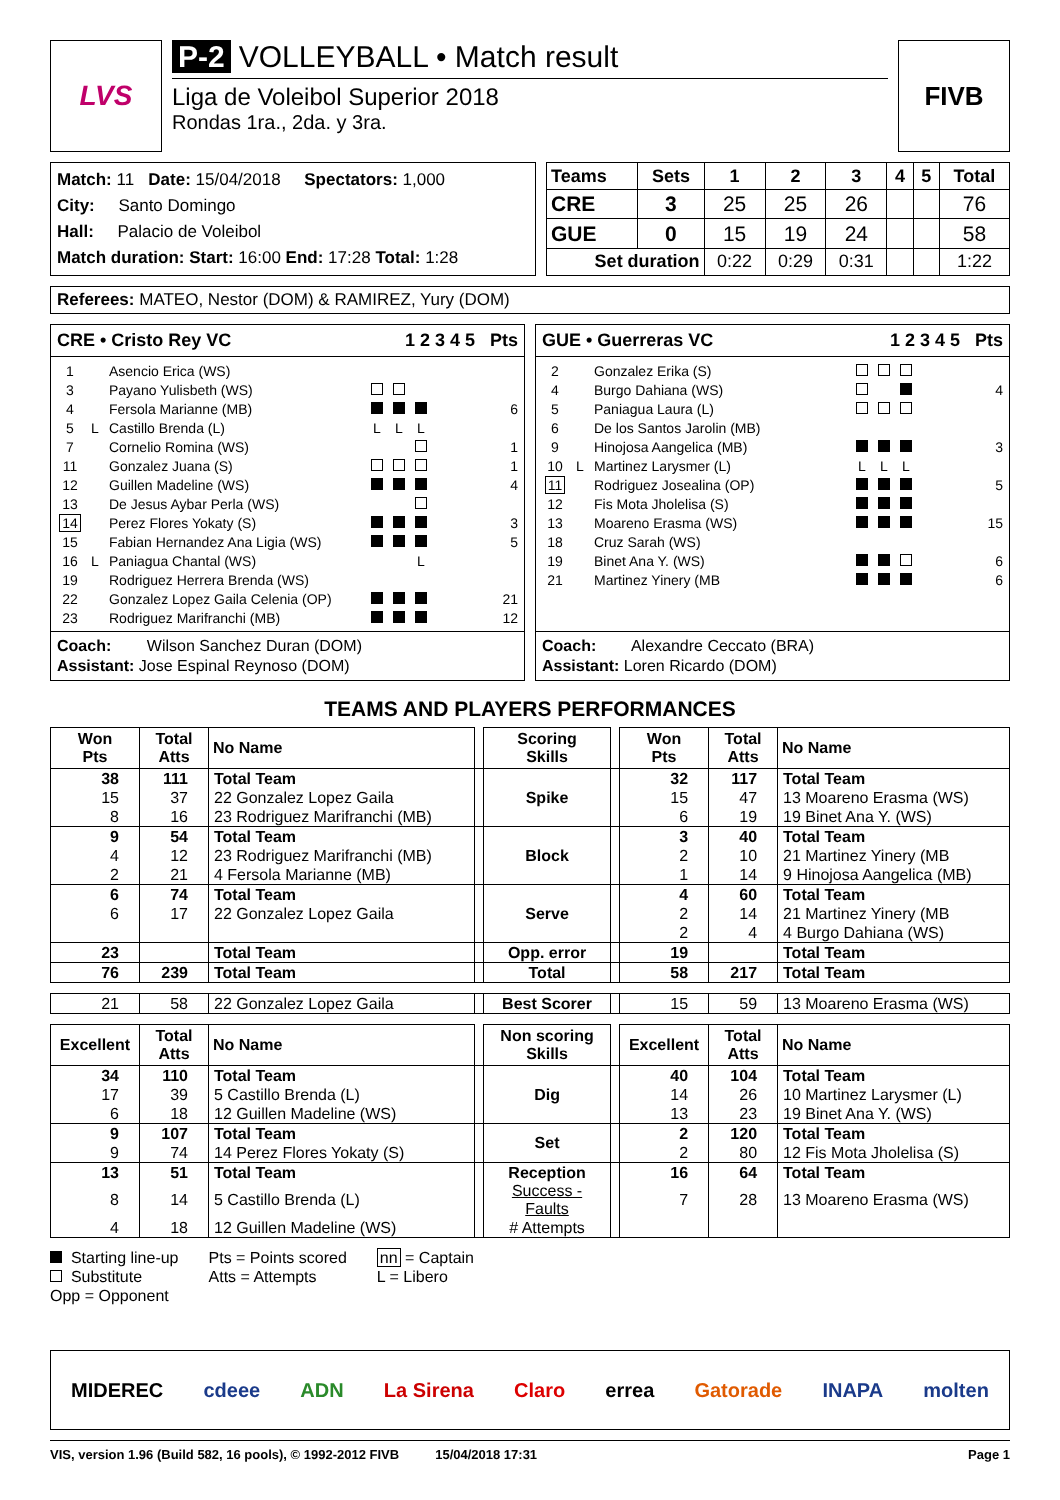LVS
P-2 VOLLEYBALL • Match result
Liga de Voleibol Superior 2018
Rondas 1ra., 2da. y 3ra.
FIVB
Match: 11 Date: 15/04/2018 Spectators: 1,000
City: Santo Domingo
Hall: Palacio de Voleibol
Match duration: Start: 16:00 End: 17:28 Total: 1:28
| Teams | Sets | 1 | 2 | 3 | 4 | 5 | Total |
| CRE | 3 | 25 | 25 | 26 | | | 76 |
| GUE | 0 | 15 | 19 | 24 | | | 58 |
| Set duration | | 0:22 | 0:29 | 0:31 | | | 1:22 |
Referees: MATEO, Nestor (DOM) & RAMIREZ, Yury (DOM)
CRE • Cristo Rey VC 1 2 3 4 5 Pts
| 1 | | Asencio Erica (WS) | | | | | | |
| 3 | | Payano Yulisbeth (WS) | | | | | | |
| 4 | | Fersola Marianne (MB) | | | | | | 6 |
| 5 | L | Castillo Brenda (L) | L | L | L | | | |
| 7 | | Cornelio Romina (WS) | | | | | | 1 |
| 11 | | Gonzalez Juana (S) | | | | | | 1 |
| 12 | | Guillen Madeline (WS) | | | | | | 4 |
| 13 | | De Jesus Aybar Perla (WS) | | | | | | |
| 14 | | Perez Flores Yokaty (S) | | | | | | 3 |
| 15 | | Fabian Hernandez Ana Ligia (WS) | | | | | | 5 |
| 16 | L | Paniagua Chantal (WS) | | | L | | | |
| 19 | | Rodriguez Herrera Brenda (WS) | | | | | | |
| 22 | | Gonzalez Lopez Gaila Celenia (OP) | | | | | | 21 |
| 23 | | Rodriguez Marifranchi (MB) | | | | | | 12 |
Coach: Wilson Sanchez Duran (DOM)
Assistant: Jose Espinal Reynoso (DOM)
GUE • Guerreras VC 1 2 3 4 5 Pts
| 2 | | Gonzalez Erika (S) | | | | | | |
| 4 | | Burgo Dahiana (WS) | | | | | | 4 |
| 5 | | Paniagua Laura (L) | | | | | | |
| 6 | | De los Santos Jarolin (MB) | | | | | | |
| 9 | | Hinojosa Aangelica (MB) | | | | | | 3 |
| 10 | L | Martinez Larysmer (L) | L | L | L | | | |
| 11 | | Rodriguez Josealina (OP) | | | | | | 5 |
| 12 | | Fis Mota Jholelisa (S) | | | | | | |
| 13 | | Moareno Erasma (WS) | | | | | | 15 |
| 18 | | Cruz Sarah (WS) | | | | | | |
| 19 | | Binet Ana Y. (WS) | | | | | | 6 |
| 21 | | Martinez Yinery (MB | | | | | | 6 |
Coach: Alexandre Ceccato (BRA)
Assistant: Loren Ricardo (DOM)
TEAMS AND PLAYERS PERFORMANCES
| Won Pts | Total Atts | No Name | | Scoring Skills | | Won Pts | Total Atts | No Name |
| --- | --- | --- | --- | --- | --- | --- | --- | --- |
| 38 | 111 | Total Team | | Spike | | 32 | 117 | Total Team |
| 15 | 37 | 22 Gonzalez Lopez Gaila | | | | 15 | 47 | 13 Moareno Erasma (WS) |
| 8 | 16 | 23 Rodriguez Marifranchi (MB) | | | | 6 | 19 | 19 Binet Ana Y. (WS) |
| 9 | 54 | Total Team | | Block | | 3 | 40 | Total Team |
| 4 | 12 | 23 Rodriguez Marifranchi (MB) | | | | 2 | 10 | 21 Martinez Yinery (MB |
| 2 | 21 | 4 Fersola Marianne (MB) | | | | 1 | 14 | 9 Hinojosa Aangelica (MB) |
| 6 | 74 | Total Team | | Serve | | 4 | 60 | Total Team |
| 6 | 17 | 22 Gonzalez Lopez Gaila | | | | 2 | 14 | 21 Martinez Yinery (MB |
| | | | | | | 2 | 4 | 4 Burgo Dahiana (WS) |
| 23 | | Total Team | | Opp. error | | 19 | | Total Team |
| 76 | 239 | Total Team | | Total | | 58 | 217 | Total Team |
| 21 | 58 | 22 Gonzalez Lopez Gaila | | Best Scorer | | 15 | 59 | 13 Moareno Erasma (WS) |
| Excellent | Total Atts | No Name | | Non scoring Skills | | Excellent | Total Atts | No Name |
| 34 | 110 | Total Team | | Dig | | 40 | 104 | Total Team |
| 17 | 39 | 5 Castillo Brenda (L) | | | | 14 | 26 | 10 Martinez Larysmer (L) |
| 6 | 18 | 12 Guillen Madeline (WS) | | | | 13 | 23 | 19 Binet Ana Y. (WS) |
| 9 | 107 | Total Team | | Set | | 2 | 120 | Total Team |
| 9 | 74 | 14 Perez Flores Yokaty (S) | | | | 2 | 80 | 12 Fis Mota Jholelisa (S) |
| 13 | 51 | Total Team | | Reception | | 16 | 64 | Total Team |
| 8 | 14 | 5 Castillo Brenda (L) | | Success - Faults | | 7 | 28 | 13 Moareno Erasma (WS) |
| 4 | 18 | 12 Guillen Madeline (WS) | | # Attempts | | | | |
Starting line-up
Substitute
Opp = Opponent
Pts = Points scored
Atts = Attempts
nn = Captain
L = Libero
MIDEREC cdeee ADN La Sirena Claro errea Gatorade INAPA molten
VIS, version 1.96 (Build 582, 16 pools), © 1992-2012 FIVB 15/04/2018 17:31 Page 1